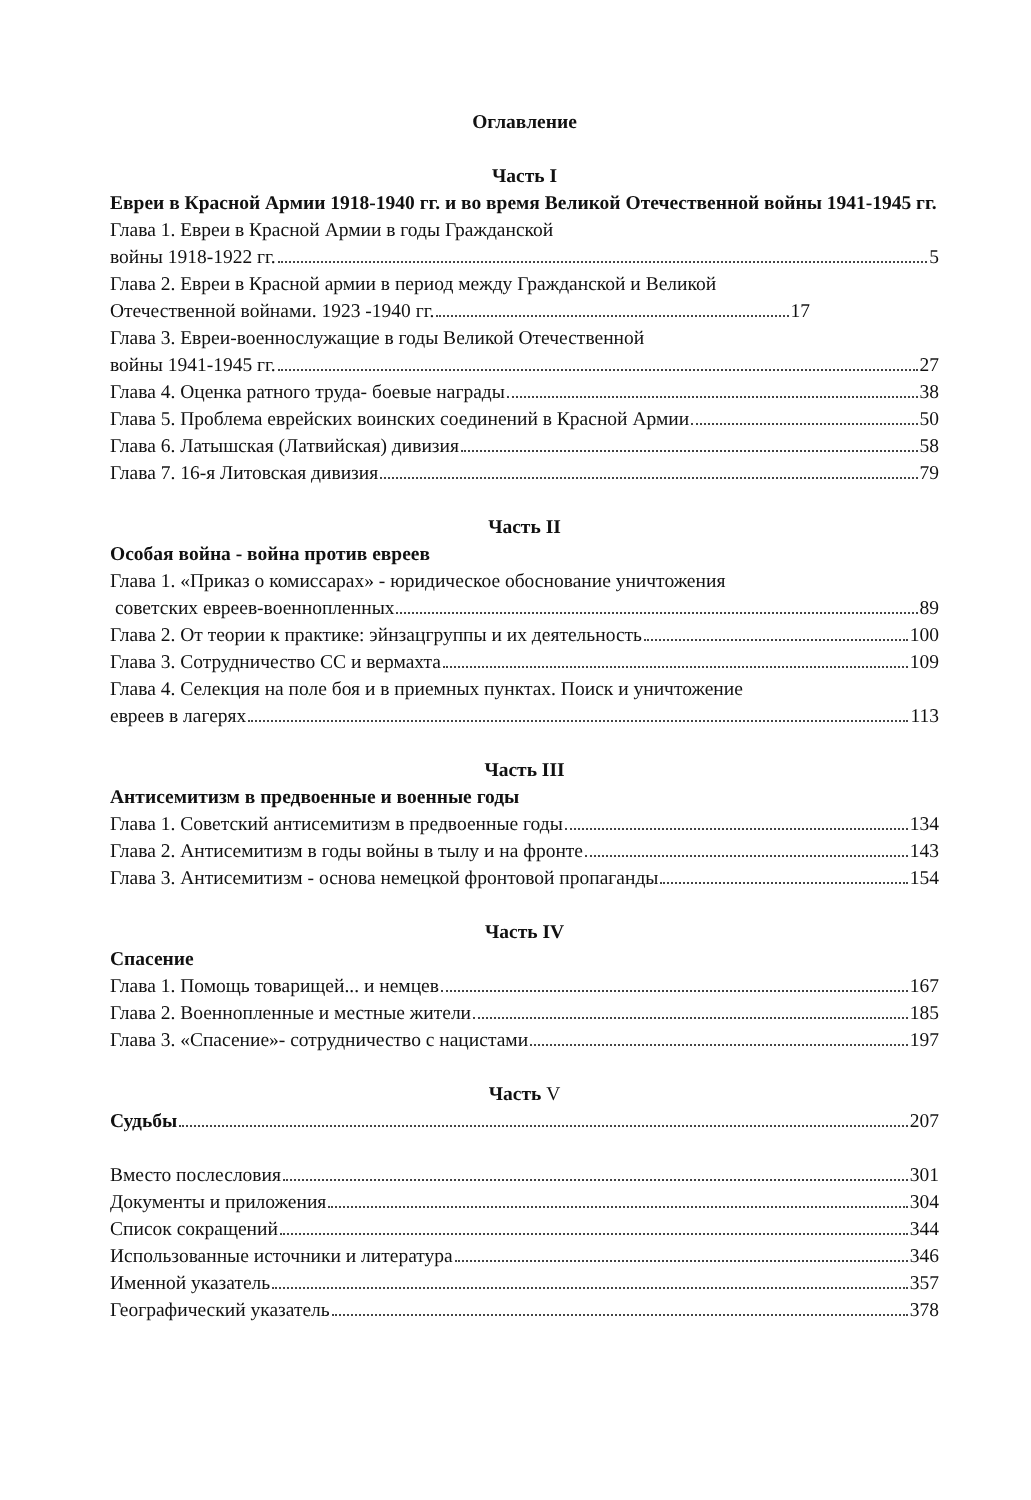Оглавление
Часть I
Евреи в Красной Армии 1918-1940 гг. и во время Великой Отечественной войны 1941-1945 гг.
Глава 1. Евреи в Красной Армии в годы Гражданской
войны 1918-1922 гг. 5
Глава 2. Евреи в Красной армии в период между Гражданской и Великой
Отечественной войнами. 1923 -1940 гг. 17
Глава 3. Евреи-военнослужащие в годы Великой Отечественной
войны 1941-1945 гг. 27
Глава 4. Оценка ратного труда- боевые награды 38
Глава 5. Проблема еврейских воинских соединений в Красной Армии 50
Глава 6. Латышская (Латвийская) дивизия 58
Глава 7. 16-я Литовская дивизия 79
Часть II
Особая война - война против евреев
Глава 1. «Приказ о комиссарах» - юридическое обоснование уничтожения
советских евреев-военнопленных 89
Глава 2. От теории к практике: эйнзацгруппы и их деятельность 100
Глава 3. Сотрудничество СС и вермахта 109
Глава 4. Селекция на поле боя и в приемных пунктах. Поиск и уничтожение
евреев в лагерях 113
Часть III
Антисемитизм в предвоенные и военные годы
Глава 1. Советский антисемитизм в предвоенные годы 134
Глава 2. Антисемитизм в годы войны в тылу и на фронте 143
Глава 3. Антисемитизм - основа немецкой фронтовой пропаганды 154
Часть IV
Спасение
Глава 1. Помощь товарищей... и немцев 167
Глава 2. Военнопленные и местные жители 185
Глава 3. «Спасение»- сотрудничество с нацистами 197
Часть V
Судьбы 207
Вместо послесловия 301
Документы и приложения 304
Список сокращений 344
Использованные источники и литература 346
Именной указатель 357
Географический указатель 378